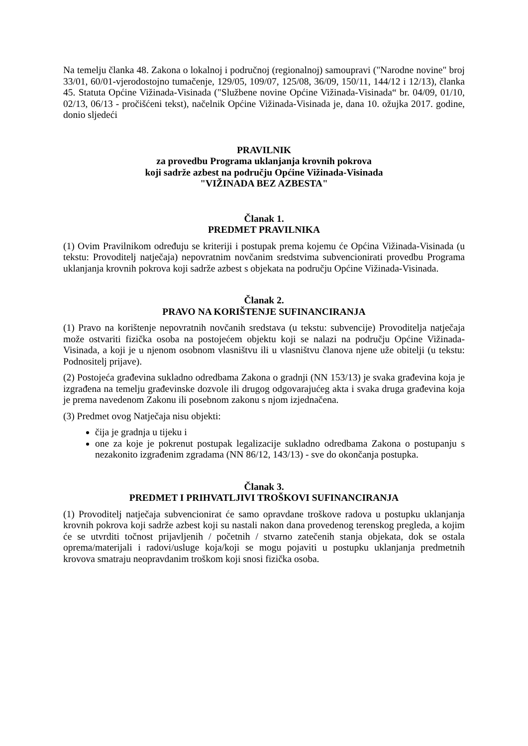Na temelju članka 48. Zakona o lokalnoj i područnoj (regionalnoj) samoupravi ("Narodne novine" broj 33/01, 60/01-vjerodostojno tumačenje, 129/05, 109/07, 125/08, 36/09, 150/11, 144/12 i 12/13), članka 45. Statuta Općine Vižinada-Visinada ("Službene novine Općine Vižinada-Visinada“ br. 04/09, 01/10, 02/13, 06/13 - pročišćeni tekst), načelnik Općine Vižinada-Visinada je, dana 10. ožujka 2017. godine, donio sljedeći
PRAVILNIK
za provedbu Programa uklanjanja krovnih pokrova
koji sadrže azbest na području Općine Vižinada-Visinada
"VIŽINADA BEZ AZBESTA"
Članak 1.
PREDMET PRAVILNIKA
(1) Ovim Pravilnikom određuju se kriteriji i postupak prema kojemu će Općina Vižinada-Visinada (u tekstu: Provoditelj natječaja) nepovratnim novčanim sredstvima subvencionirati provedbu Programa uklanjanja krovnih pokrova koji sadrže azbest s objekata na području Općine Vižinada-Visinada.
Članak 2.
PRAVO NA KORIŠTENJE SUFINANCIRANJA
(1) Pravo na korištenje nepovratnih novčanih sredstava (u tekstu: subvencije) Provoditelja natječaja može ostvariti fizička osoba na postojećem objektu koji se nalazi na području Općine Vižinada-Visinada, a koji je u njenom osobnom vlasništvu ili u vlasništvu članova njene uže obitelji (u tekstu: Podnositelj prijave).
(2) Postojeća građevina sukladno odredbama Zakona o gradnji (NN 153/13) je svaka građevina koja je izgrađena na temelju građevinske dozvole ili drugog odgovarajućeg akta i svaka druga građevina koja je prema navedenom Zakonu ili posebnom zakonu s njom izjednačena.
(3) Predmet ovog Natječaja nisu objekti:
čija je gradnja u tijeku i
one za koje je pokrenut postupak legalizacije sukladno odredbama Zakona o postupanju s nezakonito izgrađenim zgradama (NN 86/12, 143/13) - sve do okončanja postupka.
Članak 3.
PREDMET I PRIHVATLJIVI TROŠKOVI SUFINANCIRANJA
(1) Provoditelj natječaja subvencionirat će samo opravdane troškove radova u postupku uklanjanja krovnih pokrova koji sadrže azbest koji su nastali nakon dana provedenog terenskog pregleda, a kojim će se utvrditi točnost prijavljenih / početnih / stvarno zatečenih stanja objekata, dok se ostala oprema/materijali i radovi/usluge koja/koji se mogu pojaviti u postupku uklanjanja predmetnih krovova smatraju neopravdanim troškom koji snosi fizička osoba.